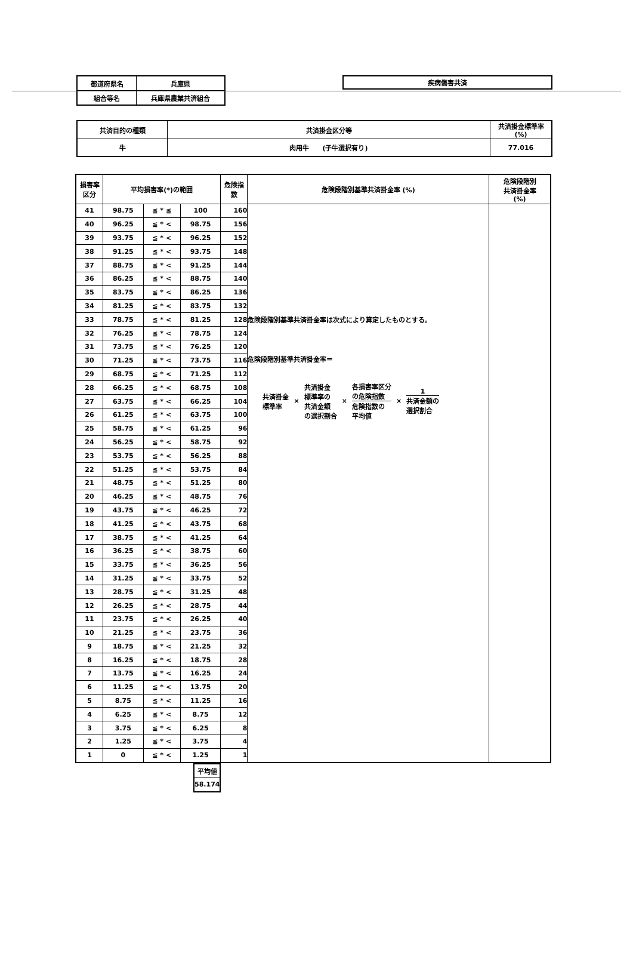| 都道府県名 | 兵庫県 |
| 組合等名 | 兵庫県農業共済組合 |
| 疾病傷害共済 |
| 共済目的の種類 | 共済掛金区分等 | 共済掛金標準率 (%) |
| 牛 | 肉用牛 (子牛選択有り) | 77.016 |
| 損害率 区分 | 平均損害率(*)の範囲 | | | 危険指 数 | 危険段階別基準共済掛金率 (%) | 危険段階別 共済掛金率 (%) |
| 41 | 98.75 | ≦ * ≦ | 100 | 160 | 危険段階別基準共済掛金率は次式により算定したものとする。 危険段階別基準共済掛金率＝ 共済掛金 標準率 × 共済掛金 標準率の 共済金額 の選択割合 × 各損害率区分 の危険指数 危険指数の 平均値 × 1 共済金額の 選択割合 | |
| 40 | 96.25 | ≦ * < | 98.75 | 156 | | |
| 39 | 93.75 | ≦ * < | 96.25 | 152 | | |
| 38 | 91.25 | ≦ * < | 93.75 | 148 | | |
| 37 | 88.75 | ≦ * < | 91.25 | 144 | | |
| 36 | 86.25 | ≦ * < | 88.75 | 140 | | |
| 35 | 83.75 | ≦ * < | 86.25 | 136 | | |
| 34 | 81.25 | ≦ * < | 83.75 | 132 | | |
| 33 | 78.75 | ≦ * < | 81.25 | 128 | | |
| 32 | 76.25 | ≦ * < | 78.75 | 124 | | |
| 31 | 73.75 | ≦ * < | 76.25 | 120 | | |
| 30 | 71.25 | ≦ * < | 73.75 | 116 | | |
| 29 | 68.75 | ≦ * < | 71.25 | 112 | | |
| 28 | 66.25 | ≦ * < | 68.75 | 108 | | |
| 27 | 63.75 | ≦ * < | 66.25 | 104 | | |
| 26 | 61.25 | ≦ * < | 63.75 | 100 | | |
| 25 | 58.75 | ≦ * < | 61.25 | 96 | | |
| 24 | 56.25 | ≦ * < | 58.75 | 92 | | |
| 23 | 53.75 | ≦ * < | 56.25 | 88 | | |
| 22 | 51.25 | ≦ * < | 53.75 | 84 | | |
| 21 | 48.75 | ≦ * < | 51.25 | 80 | | |
| 20 | 46.25 | ≦ * < | 48.75 | 76 | | |
| 19 | 43.75 | ≦ * < | 46.25 | 72 | | |
| 18 | 41.25 | ≦ * < | 43.75 | 68 | | |
| 17 | 38.75 | ≦ * < | 41.25 | 64 | | |
| 16 | 36.25 | ≦ * < | 38.75 | 60 | | |
| 15 | 33.75 | ≦ * < | 36.25 | 56 | | |
| 14 | 31.25 | ≦ * < | 33.75 | 52 | | |
| 13 | 28.75 | ≦ * < | 31.25 | 48 | | |
| 12 | 26.25 | ≦ * < | 28.75 | 44 | | |
| 11 | 23.75 | ≦ * < | 26.25 | 40 | | |
| 10 | 21.25 | ≦ * < | 23.75 | 36 | | |
| 9 | 18.75 | ≦ * < | 21.25 | 32 | | |
| 8 | 16.25 | ≦ * < | 18.75 | 28 | | |
| 7 | 13.75 | ≦ * < | 16.25 | 24 | | |
| 6 | 11.25 | ≦ * < | 13.75 | 20 | | |
| 5 | 8.75 | ≦ * < | 11.25 | 16 | | |
| 4 | 6.25 | ≦ * < | 8.75 | 12 | | |
| 3 | 3.75 | ≦ * < | 6.25 | 8 | | |
| 2 | 1.25 | ≦ * < | 3.75 | 4 | | |
| 1 | 0 | ≦ * < | 1.25 | 1 | | |
| 平均値 |
| 58.174 |